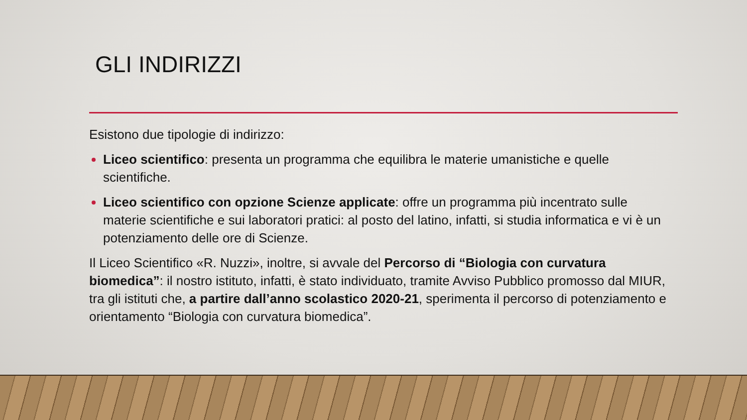GLI INDIRIZZI
Esistono due tipologie di indirizzo:
Liceo scientifico: presenta un programma che equilibra le materie umanistiche e quelle scientifiche.
Liceo scientifico con opzione Scienze applicate: offre un programma più incentrato sulle materie scientifiche e sui laboratori pratici: al posto del latino, infatti, si studia informatica e vi è un potenziamento delle ore di Scienze.
Il Liceo Scientifico «R. Nuzzi», inoltre, si avvale del Percorso di “Biologia con curvatura biomedica”: il nostro istituto, infatti, è stato individuato, tramite Avviso Pubblico promosso dal MIUR, tra gli istituti che, a partire dall’anno scolastico 2020-21, sperimenta il percorso di potenziamento e orientamento “Biologia con curvatura biomedica”.